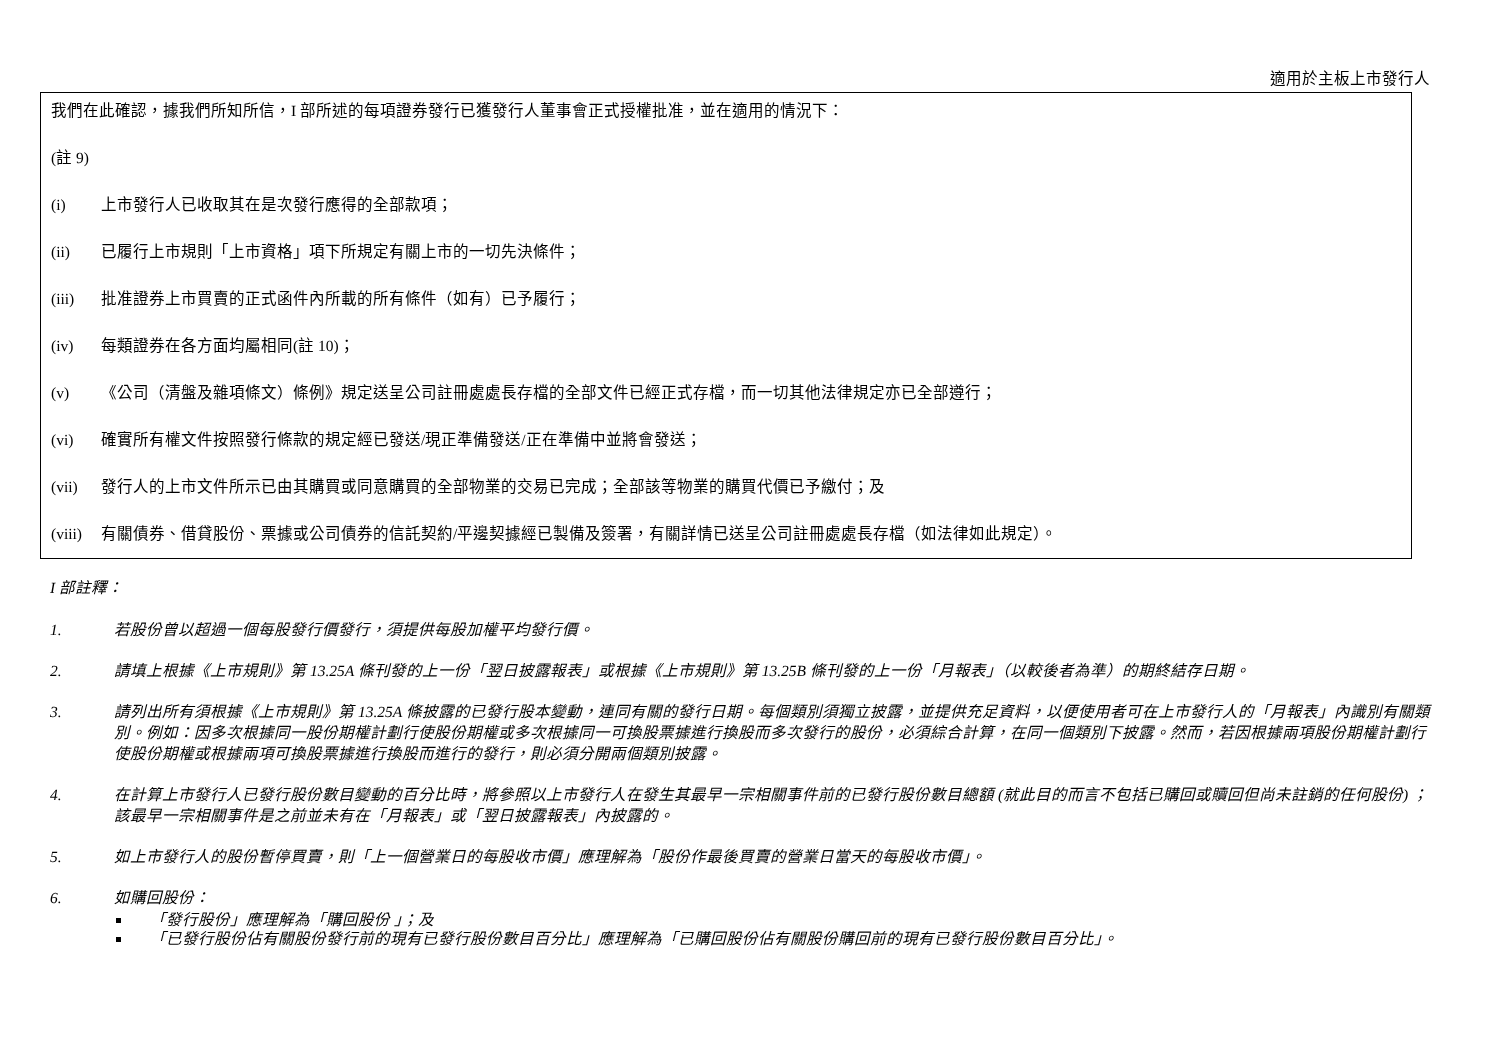適用於主板上市發行人
我們在此確認，據我們所知所信，I 部所述的每項證券發行已獲發行人董事會正式授權批准，並在適用的情況下：
(註 9)
(i) 上市發行人已收取其在是次發行應得的全部款項；
(ii) 已履行上市規則「上市資格」項下所規定有關上市的一切先決條件；
(iii) 批准證券上市買賣的正式函件內所載的所有條件（如有）已予履行；
(iv) 每類證券在各方面均屬相同(註 10)；
(v) 《公司（清盤及雜項條文）條例》規定送呈公司註冊處處長存檔的全部文件已經正式存檔，而一切其他法律規定亦已全部遵行；
(vi) 確實所有權文件按照發行條款的規定經已發送/現正準備發送/正在準備中並將會發送；
(vii) 發行人的上市文件所示已由其購買或同意購買的全部物業的交易已完成；全部該等物業的購買代價已予繳付；及
(viii) 有關債券、借貸股份、票據或公司債券的信託契約/平邊契據經已製備及簽署，有關詳情已送呈公司註冊處處長存檔（如法律如此規定）。
I 部註釋：
1. 若股份曾以超過一個每股發行價發行，須提供每股加權平均發行價。
2. 請填上根據《上市規則》第 13.25A 條刊發的上一份「翌日披露報表」或根據《上市規則》第 13.25B 條刊發的上一份「月報表」（以較後者為準）的期終結存日期。
3. 請列出所有須根據《上市規則》第 13.25A 條披露的已發行股本變動，連同有關的發行日期。每個類別須獨立披露，並提供充足資料，以便使用者可在上市發行人的「月報表」內識別有關類別。例如：因多次根據同一股份期權計劃行使股份期權或多次根據同一可換股票據進行換股而多次發行的股份，必須綜合計算，在同一個類別下披露。然而，若因根據兩項股份期權計劃行使股份期權或根據兩項可換股票據進行換股而進行的發行，則必須分開兩個類別披露。
4. 在計算上市發行人已發行股份數目變動的百分比時，將參照以上市發行人在發生其最早一宗相關事件前的已發行股份數目總額 (就此目的而言不包括已購回或贖回但尚未註銷的任何股份) ；該最早一宗相關事件是之前並未有在「月報表」或「翌日披露報表」內披露的。
5. 如上市發行人的股份暫停買賣，則「上一個營業日的每股收市價」應理解為「股份作最後買賣的營業日當天的每股收市價」。
6. 如購回股份：
「發行股份」應理解為「購回股份 」；及
「已發行股份佔有關股份發行前的現有已發行股份數目百分比」應理解為「已購回股份佔有關股份購回前的現有已發行股份數目百分比」。